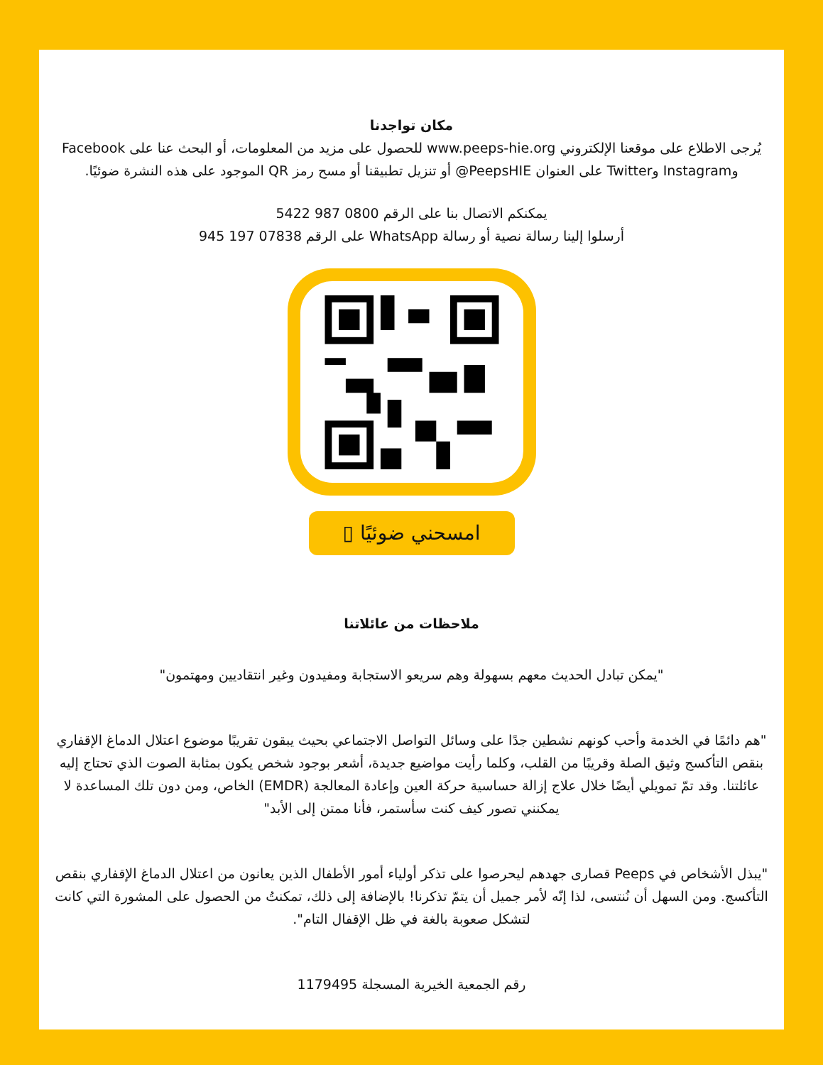مكان تواجدنا
يُرجى الاطلاع على موقعنا الإلكتروني www.peeps-hie.org للحصول على مزيد من المعلومات، أو البحث عنا على Facebook وInstagram وTwitter على العنوان PeepsHIE@ أو تنزيل تطبيقنا أو مسح رمز QR الموجود على هذه النشرة ضوئيًا.
يمكنكم الاتصال بنا على الرقم 0800 987 5422
أرسلوا إلينا رسالة نصية أو رسالة WhatsApp على الرقم 07838 197 945
امسحني ضوئيًا ▯
ملاحظات من عائلاتنا
"يمكن تبادل الحديث معهم بسهولة وهم سريعو الاستجابة ومفيدون وغير انتقاديين ومهتمون"
"هم دائمًا في الخدمة وأحب كونهم نشطين جدًا على وسائل التواصل الاجتماعي بحيث يبقون تقريبًا موضوع اعتلال الدماغ الإقفاري بنقص التأكسج وثيق الصلة وقريبًا من القلب، وكلما رأيت مواضيع جديدة، أشعر بوجود شخص يكون بمثابة الصوت الذي تحتاج إليه عائلتنا. وقد تمّ تمويلي أيضًا خلال علاج إزالة حساسية حركة العين وإعادة المعالجة (EMDR) الخاص، ومن دون تلك المساعدة لا يمكنني تصور كيف كنت سأستمر، فأنا ممتن إلى الأبد"
"يبذل الأشخاص في Peeps قصارى جهدهم ليحرصوا على تذكر أولياء أمور الأطفال الذين يعانون من اعتلال الدماغ الإقفاري بنقص التأكسج. ومن السهل أن نُنتسى، لذا إنّه لأمر جميل أن يتمّ تذكرنا! بالإضافة إلى ذلك، تمكنتُ من الحصول على المشورة التي كانت لتشكل صعوبة بالغة في ظل الإقفال التام".
رقم الجمعية الخيرية المسجلة 1179495